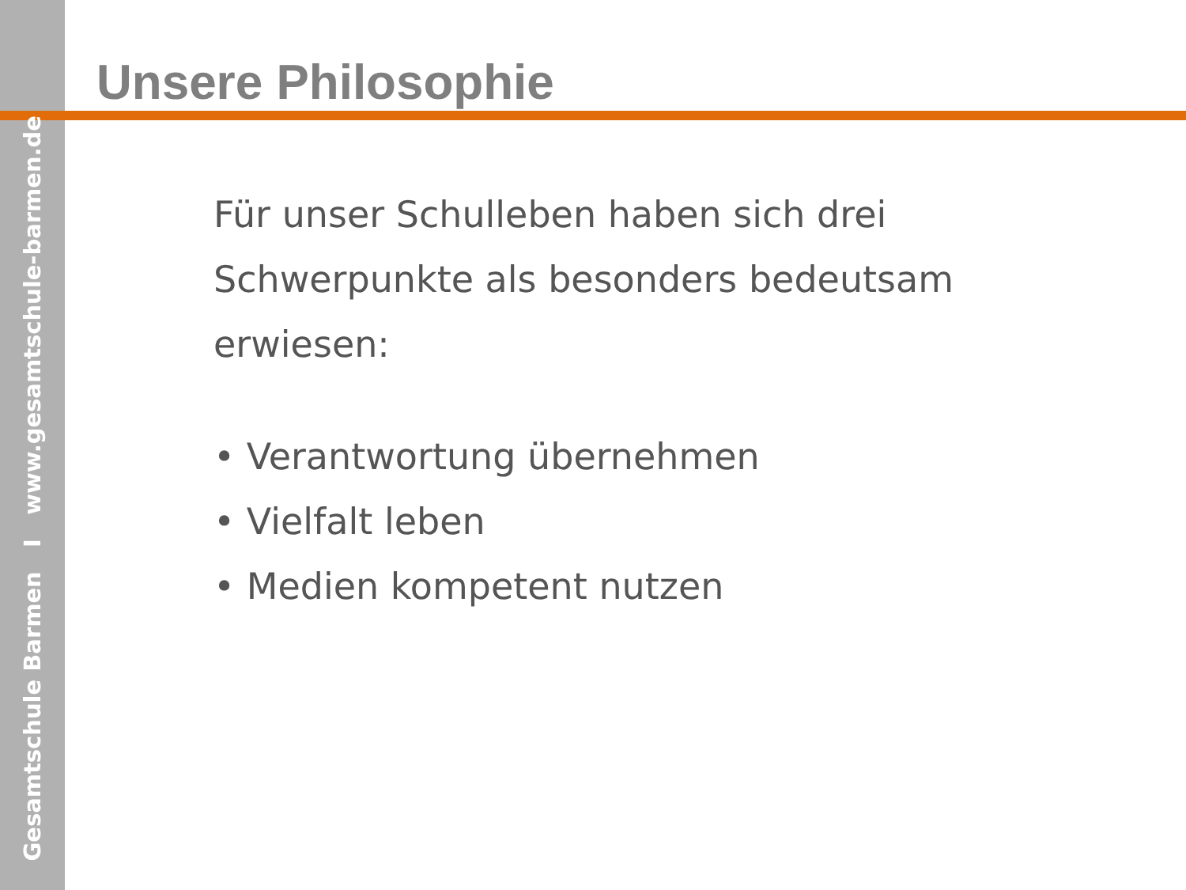Gesamtschule Barmen I www.gesamtschule-barmen.de
Unsere Philosophie
Für unser Schulleben haben sich drei Schwerpunkte als besonders bedeutsam erwiesen:
• Verantwortung übernehmen
• Vielfalt leben
• Medien kompetent nutzen